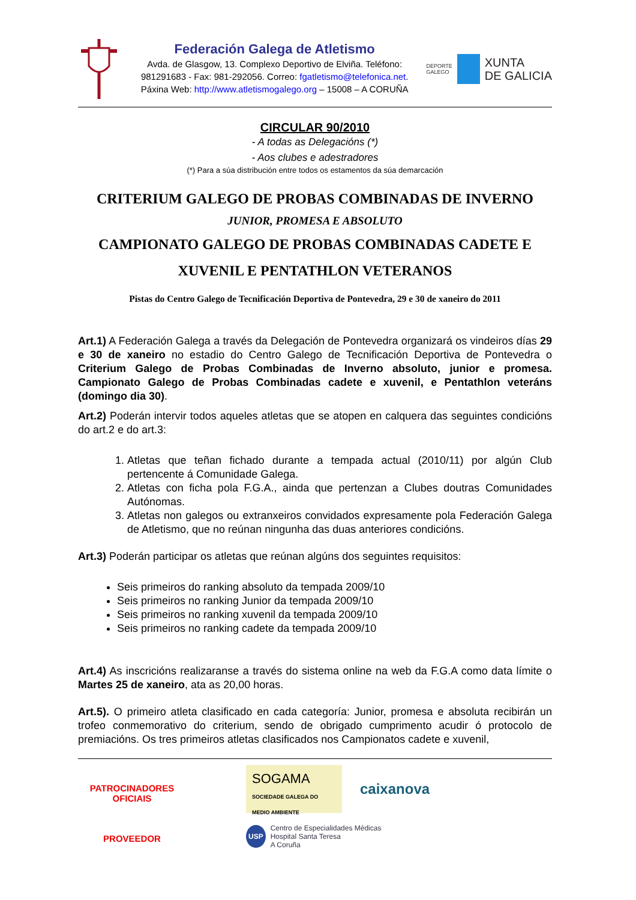Federación Galega de Atletismo
Avda. de Glasgow, 13. Complexo Deportivo de Elviña. Teléfono:
981291683 - Fax: 981-292056. Correo: fgatletismo@telefonica.net.
Páxina Web: http://www.atletismogalego.org – 15008 – A CORUÑA
DEPORTE
GALEGO
XUNTA
DE GALICIA
CIRCULAR 90/2010
- A todas as Delegacións (*)
- Aos clubes e adestradores
(*) Para a súa distribución entre todos os estamentos da súa demarcación
CRITERIUM GALEGO DE PROBAS COMBINADAS DE INVERNO
JUNIOR, PROMESA E ABSOLUTO
CAMPIONATO GALEGO DE PROBAS COMBINADAS CADETE E XUVENIL E PENTATHLON VETERANOS
Pistas do Centro Galego de Tecnificación Deportiva de Pontevedra, 29 e 30 de xaneiro do 2011
Art.1) A Federación Galega a través da Delegación de Pontevedra organizará os vindeiros días 29 e 30 de xaneiro no estadio do Centro Galego de Tecnificación Deportiva de Pontevedra o Criterium Galego de Probas Combinadas de Inverno absoluto, junior e promesa. Campionato Galego de Probas Combinadas cadete e xuvenil, e Pentathlon veteráns (domingo dia 30).
Art.2) Poderán intervir todos aqueles atletas que se atopen en calquera das seguintes condicións do art.2 e do art.3:
1. Atletas que teñan fichado durante a tempada actual (2010/11) por algún Club pertencente á Comunidade Galega.
2. Atletas con ficha pola F.G.A., ainda que pertenzan a Clubes doutras Comunidades Autónomas.
3. Atletas non galegos ou extranxeiros convidados expresamente pola Federación Galega de Atletismo, que no reúnan ningunha das duas anteriores condicións.
Art.3) Poderán participar os atletas que reúnan algúns dos seguintes requisitos:
Seis primeiros do ranking absoluto da tempada 2009/10
Seis primeiros no ranking Junior da tempada 2009/10
Seis primeiros no ranking xuvenil da tempada 2009/10
Seis primeiros no ranking cadete da tempada 2009/10
Art.4) As inscricións realizaranse a través do sistema online na web da F.G.A como data límite o Martes 25 de xaneiro, ata as 20,00 horas.
Art.5). O primeiro atleta clasificado en cada categoría: Junior, promesa e absoluta recibirán un trofeo conmemorativo do criterium, sendo de obrigado cumprimento acudir ó protocolo de premiacións. Os tres primeiros atletas clasificados nos Campionatos cadete e xuvenil,
PATROCINADORES
OFICIAIS
PROVEEDOR
SOGAMA
SOCIEDADE GALEGA DO MEDIO AMBIENTE
caixanova
USP Centro de Especialidades Médicas
Hospital Santa Teresa
A Coruña